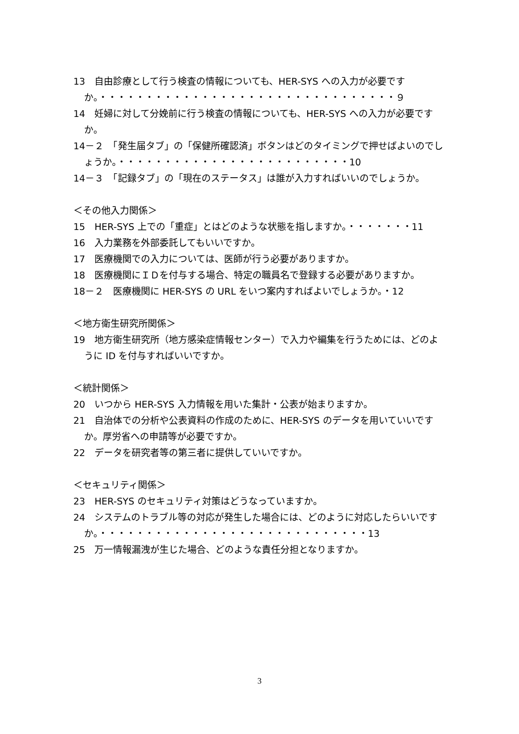13　自由診療として行う検査の情報についても、HER-SYS への入力が必要ですか。・・・・・・・・・・・・・・・・・・・・・・・・・・・・・・・・９
14　妊婦に対して分娩前に行う検査の情報についても、HER-SYS への入力が必要ですか。
14－２　「発生届タブ」の「保健所確認済」ボタンはどのタイミングで押せばよいのでしょうか。・・・・・・・・・・・・・・・・・・・・・・・・・10
14－３　「記録タブ」の「現在のステータス」は誰が入力すればいいのでしょうか。
＜その他入力関係＞
15　HER-SYS 上での「重症」とはどのような状態を指しますか。・・・・・・・11
16　入力業務を外部委託してもいいですか。
17　医療機関での入力については、医師が行う必要がありますか。
18　医療機関にＩＤを付与する場合、特定の職員名で登録する必要がありますか。
18－２　医療機関に HER-SYS の URL をいつ案内すればよいでしょうか。・12
＜地方衛生研究所関係＞
19　地方衛生研究所（地方感染症情報センター）で入力や編集を行うためには、どのように ID を付与すればいいですか。
＜統計関係＞
20　いつから HER-SYS 入力情報を用いた集計・公表が始まりますか。
21　自治体での分析や公表資料の作成のために、HER-SYS のデータを用いていいですか。厚労省への申請等が必要ですか。
22　データを研究者等の第三者に提供していいですか。
＜セキュリティ関係＞
23　HER-SYS のセキュリティ対策はどうなっていますか。
24　システムのトラブル等の対応が発生した場合には、どのように対応したらいいですか。・・・・・・・・・・・・・・・・・・・・・・・・・・・・・13
25　万一情報漏洩が生じた場合、どのような責任分担となりますか。
3